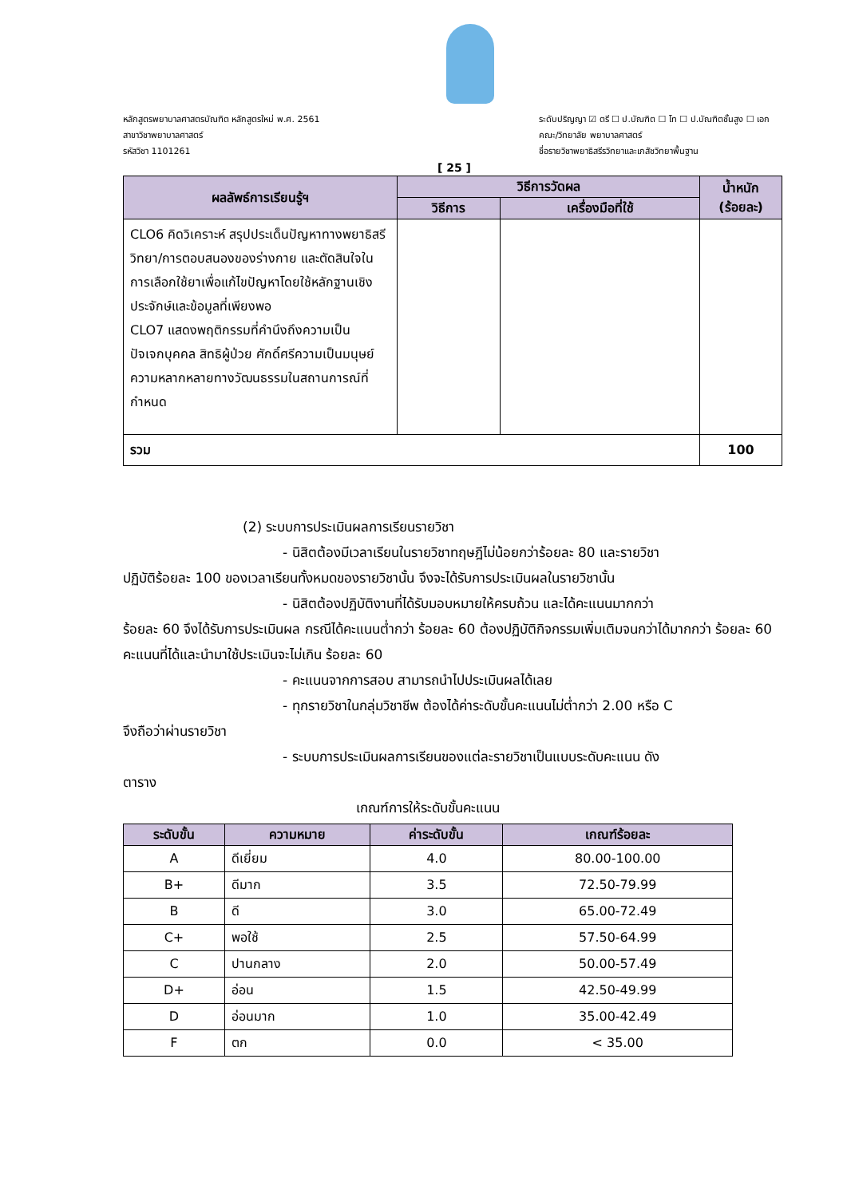หลักสูตรพยาบาลศาสตรบัณฑิต หลักสูตรใหม่ พ.ศ. 2561
สาขาวิชาพยาบาลศาสตร์
รหัสวิชา 1101261
ระดับปริญญา ☑ ตรี ☐ ป.บัณฑิต ☐ โท ☐ ป.บัณฑิตชั้นสูง ☐ เอก
คณะ/วิทยาลัย พยาบาลศาสตร์
ชื่อรายวิชาพยาธิสรีรวิทยาและเภสัชวิทยาพื้นฐาน
[ 25 ]
| ผลลัพธ์การเรียนรู้ฯ | วิธีการวัดผล | | น้ำหนัก (ร้อยละ) |
| --- | --- | --- | --- |
| | วิธีการ | เครื่องมือที่ใช้ | |
| CLO6 คิดวิเคราะห์ สรุปประเด็นปัญหาทางพยาธิสรีวิทยา/การตอบสนองของร่างกาย และตัดสินใจในการเลือกใช้ยาเพื่อแก้ไขปัญหาโดยใช้หลักฐานเชิงประจักษ์และข้อมูลที่เพียงพอ CLO7 แสดงพฤติกรรมที่คำนึงถึงความเป็นปัจเจกบุคคล สิทธิผู้ป่วย ศักดิ์ศรีความเป็นมนุษย์ ความหลากหลายทางวัฒนธรรมในสถานการณ์ที่กำหนด | | | |
| รวม | | | 100 |
(2) ระบบการประเมินผลการเรียนรายวิชา
- นิสิตต้องมีเวลาเรียนในรายวิชาทฤษฎีไม่น้อยกว่าร้อยละ 80 และรายวิชา
ปฏิบัติร้อยละ 100 ของเวลาเรียนทั้งหมดของรายวิชานั้น จึงจะได้รับการประเมินผลในรายวิชานั้น
- นิสิตต้องปฏิบัติงานที่ได้รับมอบหมายให้ครบถ้วน และได้คะแนนมากกว่า
ร้อยละ 60 จึงได้รับการประเมินผล กรณีได้คะแนนต่ำกว่า ร้อยละ 60 ต้องปฏิบัติกิจกรรมเพิ่มเติมจนกว่าได้มากกว่า ร้อยละ 60 คะแนนที่ได้และนำมาใช้ประเมินจะไม่เกิน ร้อยละ 60
- คะแนนจากการสอบ สามารถนำไปประเมินผลได้เลย
- ทุกรายวิชาในกลุ่มวิชาชีพ ต้องได้ค่าระดับขั้นคะแนนไม่ต่ำกว่า 2.00 หรือ C
จึงถือว่าผ่านรายวิชา
- ระบบการประเมินผลการเรียนของแต่ละรายวิชาเป็นแบบระดับคะแนน ดัง
ตาราง
เกณฑ์การให้ระดับขั้นคะแนน
| ระดับขั้น | ความหมาย | ค่าระดับขั้น | เกณฑ์ร้อยละ |
| --- | --- | --- | --- |
| A | ดีเยี่ยม | 4.0 | 80.00-100.00 |
| B+ | ดีมาก | 3.5 | 72.50-79.99 |
| B | ดี | 3.0 | 65.00-72.49 |
| C+ | พอใช้ | 2.5 | 57.50-64.99 |
| C | ปานกลาง | 2.0 | 50.00-57.49 |
| D+ | อ่อน | 1.5 | 42.50-49.99 |
| D | อ่อนมาก | 1.0 | 35.00-42.49 |
| F | ตก | 0.0 | < 35.00 |